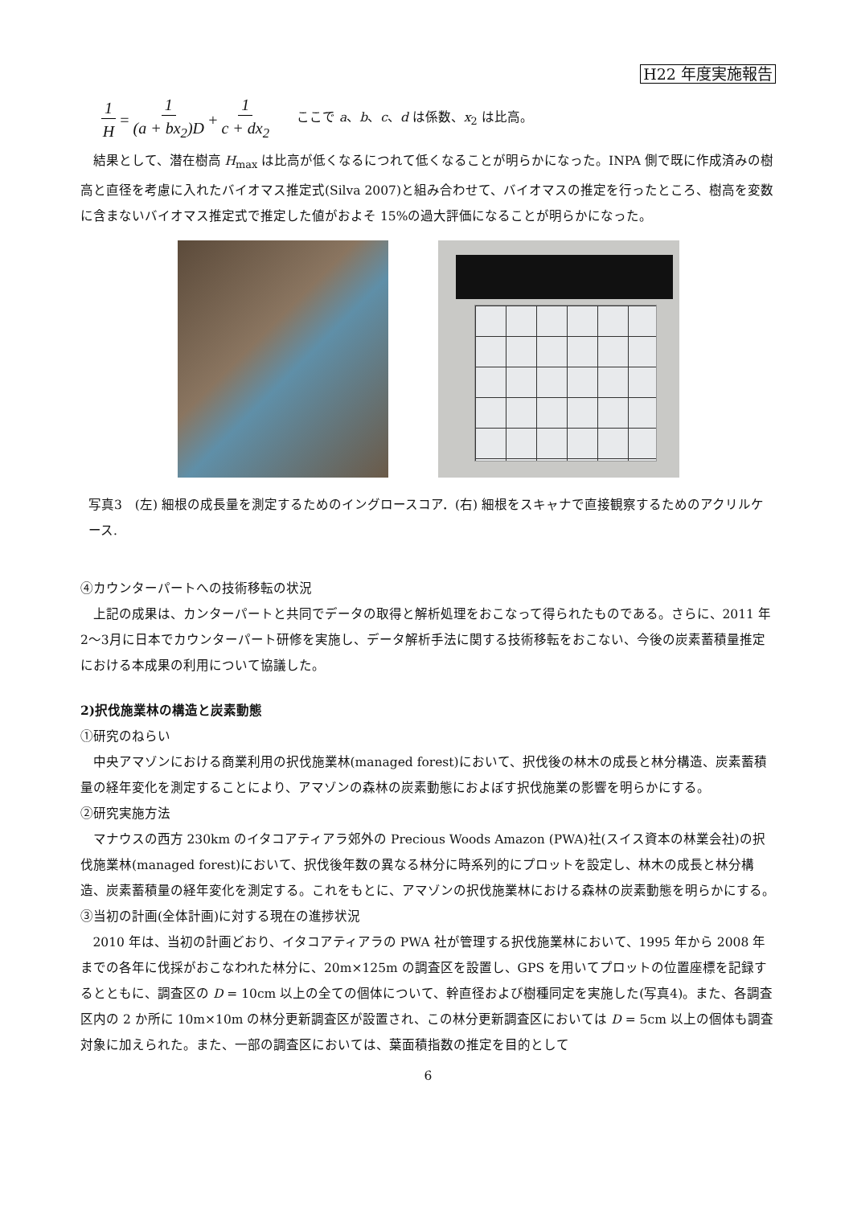H22 年度実施報告
1 H = 1 (a + bx<sub>2</sub>)D + 1 c + dx<sub>2</sub> ここで a、b、c、d は係数、x<sub>2</sub> は比高。
結果として、潜在樹高 H<sub>max</sub> は比高が低くなるにつれて低くなることが明らかになった。INPA 側で既に作成済みの樹高と直径を考慮に入れたバイオマス推定式(Silva 2007)と組み合わせて、バイオマスの推定を行ったところ、樹高を変数に含まないバイオマス推定式で推定した値がおよそ 15%の過大評価になることが明らかになった。
写真3　(左) 細根の成長量を測定するためのイングロースコア．(右) 細根をスキャナで直接観察するためのアクリルケース.
④カウンターパートへの技術移転の状況
上記の成果は、カンターパートと共同でデータの取得と解析処理をおこなって得られたものである。さらに、2011 年2～3月に日本でカウンターパート研修を実施し、データ解析手法に関する技術移転をおこない、今後の炭素蓄積量推定における本成果の利用について協議した。
2)択伐施業林の構造と炭素動態
①研究のねらい
中央アマゾンにおける商業利用の択伐施業林(managed forest)において、択伐後の林木の成長と林分構造、炭素蓄積量の経年変化を測定することにより、アマゾンの森林の炭素動態におよぼす択伐施業の影響を明らかにする。
②研究実施方法
マナウスの西方 230km のイタコアティアラ郊外の Precious Woods Amazon (PWA)社(スイス資本の林業会社)の択伐施業林(managed forest)において、択伐後年数の異なる林分に時系列的にプロットを設定し、林木の成長と林分構造、炭素蓄積量の経年変化を測定する。これをもとに、アマゾンの択伐施業林における森林の炭素動態を明らかにする。
③当初の計画(全体計画)に対する現在の進捗状況
2010 年は、当初の計画どおり、イタコアティアラの PWA 社が管理する択伐施業林において、1995 年から 2008 年までの各年に伐採がおこなわれた林分に、20m×125m の調査区を設置し、GPS を用いてプロットの位置座標を記録するとともに、調査区の D = 10cm 以上の全ての個体について、幹直径および樹種同定を実施した(写真4)。また、各調査区内の 2 か所に 10m×10m の林分更新調査区が設置され、この林分更新調査区においては D = 5cm 以上の個体も調査対象に加えられた。また、一部の調査区においては、葉面積指数の推定を目的として
6